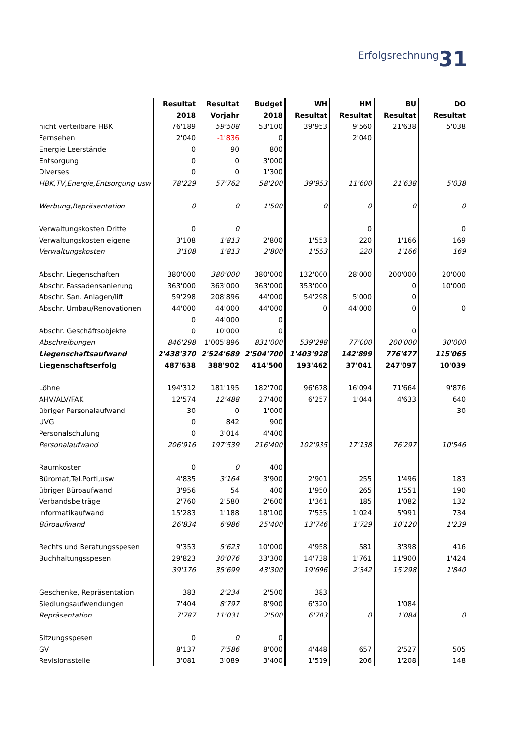Erfolgsrechnung 31
| | Resultat | Resultat | Budget | WH | HM | BU | DO |
| --- | --- | --- | --- | --- | --- | --- | --- |
| | 2018 | Vorjahr | 2018 | Resultat | Resultat | Resultat | Resultat |
| nicht verteilbare HBK | 76'189 | 59'508 | 53'100 | 39'953 | 9'560 | 21'638 | 5'038 |
| Fernsehen | 2'040 | -1'836 | 0 | | 2'040 | | |
| Energie Leerstände | 0 | 90 | 800 | | | | |
| Entsorgung | 0 | 0 | 3'000 | | | | |
| Diverses | 0 | 0 | 1'300 | | | | |
| HBK,TV,Energie,Entsorgung usw | 78'229 | 57'762 | 58'200 | 39'953 | 11'600 | 21'638 | 5'038 |
| Werbung,Repräsentation | 0 | 0 | 1'500 | 0 | 0 | 0 | 0 |
| Verwaltungskosten Dritte | 0 | 0 | | | 0 | | 0 |
| Verwaltungskosten eigene | 3'108 | 1'813 | 2'800 | 1'553 | 220 | 1'166 | 169 |
| Verwaltungskosten | 3'108 | 1'813 | 2'800 | 1'553 | 220 | 1'166 | 169 |
| Abschr. Liegenschaften | 380'000 | 380'000 | 380'000 | 132'000 | 28'000 | 200'000 | 20'000 |
| Abschr. Fassadensanierung | 363'000 | 363'000 | 363'000 | 353'000 | | 0 | 10'000 |
| Abschr. San. Anlagen/lift | 59'298 | 208'896 | 44'000 | 54'298 | 5'000 | 0 | |
| Abschr. Umbau/Renovationen | 44'000 | 44'000 | 44'000 | 0 | 44'000 | 0 | 0 |
| | 0 | 44'000 | 0 | | | | |
| Abschr. Geschäftsobjekte | 0 | 10'000 | 0 | | | 0 | |
| Abschreibungen | 846'298 | 1'005'896 | 831'000 | 539'298 | 77'000 | 200'000 | 30'000 |
| Liegenschaftsaufwand | 2'438'370 | 2'524'689 | 2'504'700 | 1'403'928 | 142'899 | 776'477 | 115'065 |
| Liegenschaftserfolg | 487'638 | 388'902 | 414'500 | 193'462 | 37'041 | 247'097 | 10'039 |
| Löhne | 194'312 | 181'195 | 182'700 | 96'678 | 16'094 | 71'664 | 9'876 |
| AHV/ALV/FAK | 12'574 | 12'488 | 27'400 | 6'257 | 1'044 | 4'633 | 640 |
| übriger Personalaufwand | 30 | 0 | 1'000 | | | | 30 |
| UVG | 0 | 842 | 900 | | | | |
| Personalschulung | 0 | 3'014 | 4'400 | | | | |
| Personalaufwand | 206'916 | 197'539 | 216'400 | 102'935 | 17'138 | 76'297 | 10'546 |
| Raumkosten | 0 | 0 | 400 | | | | |
| Büromat,Tel,Porti,usw | 4'835 | 3'164 | 3'900 | 2'901 | 255 | 1'496 | 183 |
| übriger Büroaufwand | 3'956 | 54 | 400 | 1'950 | 265 | 1'551 | 190 |
| Verbandsbeiträge | 2'760 | 2'580 | 2'600 | 1'361 | 185 | 1'082 | 132 |
| Informatikaufwand | 15'283 | 1'188 | 18'100 | 7'535 | 1'024 | 5'991 | 734 |
| Büroaufwand | 26'834 | 6'986 | 25'400 | 13'746 | 1'729 | 10'120 | 1'239 |
| Rechts und Beratungsspesen | 9'353 | 5'623 | 10'000 | 4'958 | 581 | 3'398 | 416 |
| Buchhaltungsspesen | 29'823 | 30'076 | 33'300 | 14'738 | 1'761 | 11'900 | 1'424 |
| | 39'176 | 35'699 | 43'300 | 19'696 | 2'342 | 15'298 | 1'840 |
| Geschenke, Repräsentation | 383 | 2'234 | 2'500 | 383 | | | |
| Siedlungsaufwendungen | 7'404 | 8'797 | 8'900 | 6'320 | | 1'084 | |
| Repräsentation | 7'787 | 11'031 | 2'500 | 6'703 | 0 | 1'084 | 0 |
| Sitzungsspesen | 0 | 0 | 0 | | | | |
| GV | 8'137 | 7'586 | 8'000 | 4'448 | 657 | 2'527 | 505 |
| Revisionsstelle | 3'081 | 3'089 | 3'400 | 1'519 | 206 | 1'208 | 148 |